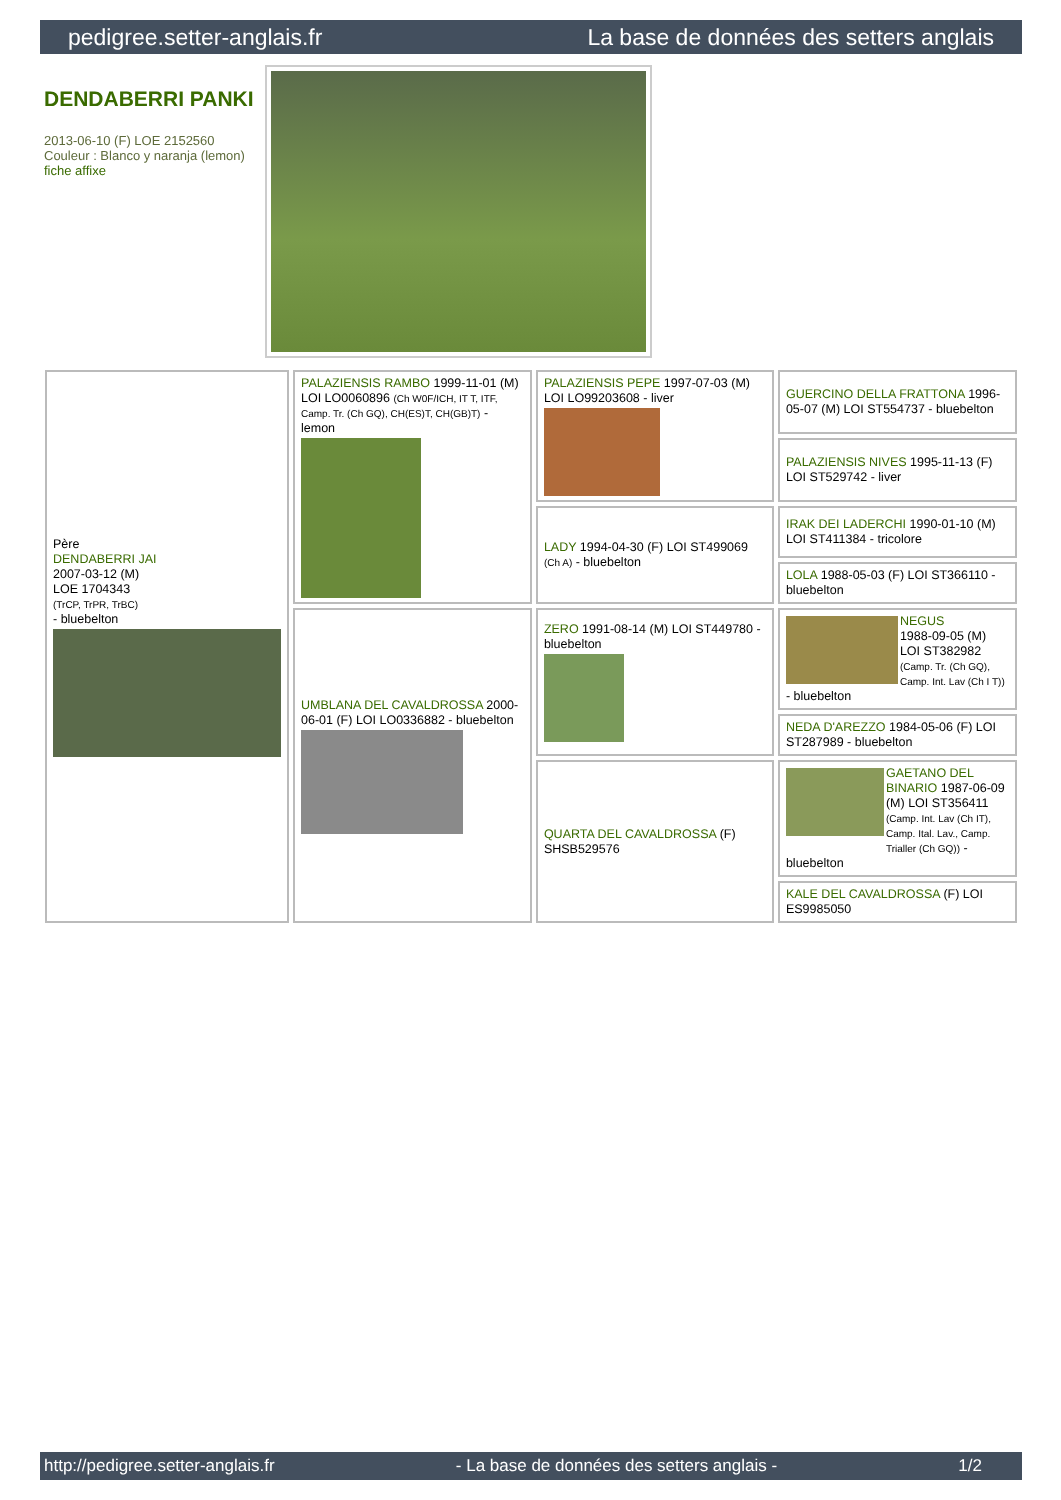pedigree.setter-anglais.fr La base de données des setters anglais
DENDABERRI PANKI
2013-06-10 (F) LOE 2152560
Couleur : Blanco y naranja (lemon)
fiche affixe
| Père DENDABERRI JAI 2007-03-12 (M) LOE 1704343 (TrCP, TrPR, TrBC) - bluebelton | PALAZIENSIS RAMBO 1999-11-01 (M) LOI LO0060896 (Ch W0F/ICH, IT T, ITF, Camp. Tr. (Ch GQ), CH(ES)T, CH(GB)T) - lemon | PALAZIENSIS PEPE 1997-07-03 (M) LOI LO99203608 - liver | GUERCINO DELLA FRATTONA 1996-05-07 (M) LOI ST554737 - bluebelton |
| | | | PALAZIENSIS NIVES 1995-11-13 (F) LOI ST529742 - liver |
| | | LADY 1994-04-30 (F) LOI ST499069 (Ch A) - bluebelton | IRAK DEI LADERCHI 1990-01-10 (M) LOI ST411384 - tricolore |
| | | | LOLA 1988-05-03 (F) LOI ST366110 - bluebelton |
| | UMBLANA DEL CAVALDROSSA 2000-06-01 (F) LOI LO0336882 - bluebelton | ZERO 1991-08-14 (M) LOI ST449780 - bluebelton | NEGUS 1988-09-05 (M) LOI ST382982 (Camp. Tr. (Ch GQ), Camp. Int. Lav (Ch I T)) - bluebelton |
| | | | NEDA D'AREZZO 1984-05-06 (F) LOI ST287989 - bluebelton |
| | | QUARTA DEL CAVALDROSSA (F) SHSB529576 | GAETANO DEL BINARIO 1987-06-09 (M) LOI ST356411 (Camp. Int. Lav (Ch IT), Camp. Ital. Lav., Camp. Trialler (Ch GQ)) - bluebelton |
| | | | KALE DEL CAVALDROSSA (F) LOI ES9985050 |
http://pedigree.setter-anglais.fr - La base de données des setters anglais - 1/2